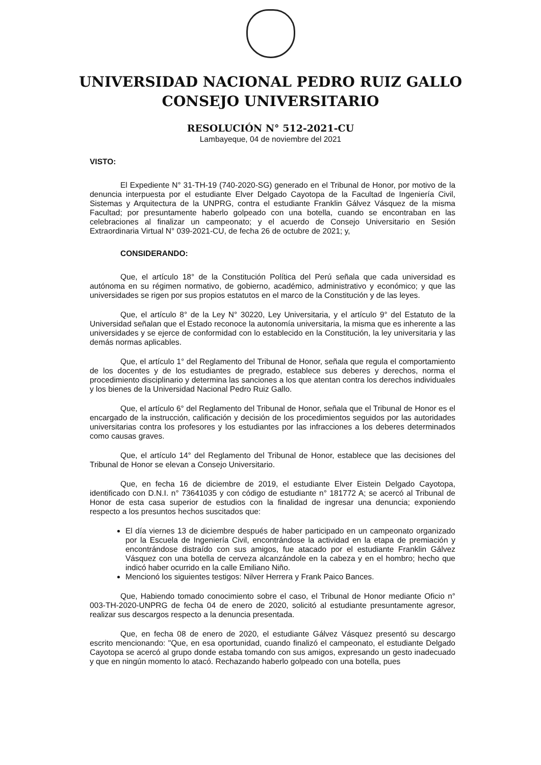UNIVERSIDAD NACIONAL PEDRO RUIZ GALLO
CONSEJO UNIVERSITARIO
RESOLUCIÓN N° 512-2021-CU
Lambayeque, 04 de noviembre del 2021
VISTO:
El Expediente N° 31-TH-19 (740-2020-SG) generado en el Tribunal de Honor, por motivo de la denuncia interpuesta por el estudiante Elver Delgado Cayotopa de la Facultad de Ingeniería Civil, Sistemas y Arquitectura de la UNPRG, contra el estudiante Franklin Gálvez Vásquez de la misma Facultad; por presuntamente haberlo golpeado con una botella, cuando se encontraban en las celebraciones al finalizar un campeonato; y el acuerdo de Consejo Universitario en Sesión Extraordinaria Virtual N° 039-2021-CU, de fecha 26 de octubre de 2021; y,
CONSIDERANDO:
Que, el artículo 18° de la Constitución Política del Perú señala que cada universidad es autónoma en su régimen normativo, de gobierno, académico, administrativo y económico; y que las universidades se rigen por sus propios estatutos en el marco de la Constitución y de las leyes.
Que, el artículo 8° de la Ley N° 30220, Ley Universitaria, y el artículo 9° del Estatuto de la Universidad señalan que el Estado reconoce la autonomía universitaria, la misma que es inherente a las universidades y se ejerce de conformidad con lo establecido en la Constitución, la ley universitaria y las demás normas aplicables.
Que, el artículo 1° del Reglamento del Tribunal de Honor, señala que regula el comportamiento de los docentes y de los estudiantes de pregrado, establece sus deberes y derechos, norma el procedimiento disciplinario y determina las sanciones a los que atentan contra los derechos individuales y los bienes de la Universidad Nacional Pedro Ruiz Gallo.
Que, el artículo 6° del Reglamento del Tribunal de Honor, señala que el Tribunal de Honor es el encargado de la instrucción, calificación y decisión de los procedimientos seguidos por las autoridades universitarias contra los profesores y los estudiantes por las infracciones a los deberes determinados como causas graves.
Que, el artículo 14° del Reglamento del Tribunal de Honor, establece que las decisiones del Tribunal de Honor se elevan a Consejo Universitario.
Que, en fecha 16 de diciembre de 2019, el estudiante Elver Eistein Delgado Cayotopa, identificado con D.N.I. n° 73641035 y con código de estudiante n° 181772 A; se acercó al Tribunal de Honor de esta casa superior de estudios con la finalidad de ingresar una denuncia; exponiendo respecto a los presuntos hechos suscitados que:
El día viernes 13 de diciembre después de haber participado en un campeonato organizado por la Escuela de Ingeniería Civil, encontrándose la actividad en la etapa de premiación y encontrándose distraído con sus amigos, fue atacado por el estudiante Franklin Gálvez Vásquez con una botella de cerveza alcanzándole en la cabeza y en el hombro; hecho que indicó haber ocurrido en la calle Emiliano Niño.
Mencionó los siguientes testigos: Nilver Herrera y Frank Paico Bances.
Que, Habiendo tomado conocimiento sobre el caso, el Tribunal de Honor mediante Oficio n° 003-TH-2020-UNPRG de fecha 04 de enero de 2020, solicitó al estudiante presuntamente agresor, realizar sus descargos respecto a la denuncia presentada.
Que, en fecha 08 de enero de 2020, el estudiante Gálvez Vásquez presentó su descargo escrito mencionando: "Que, en esa oportunidad, cuando finalizó el campeonato, el estudiante Delgado Cayotopa se acercó al grupo donde estaba tomando con sus amigos, expresando un gesto inadecuado y que en ningún momento lo atacó. Rechazando haberlo golpeado con una botella, pues